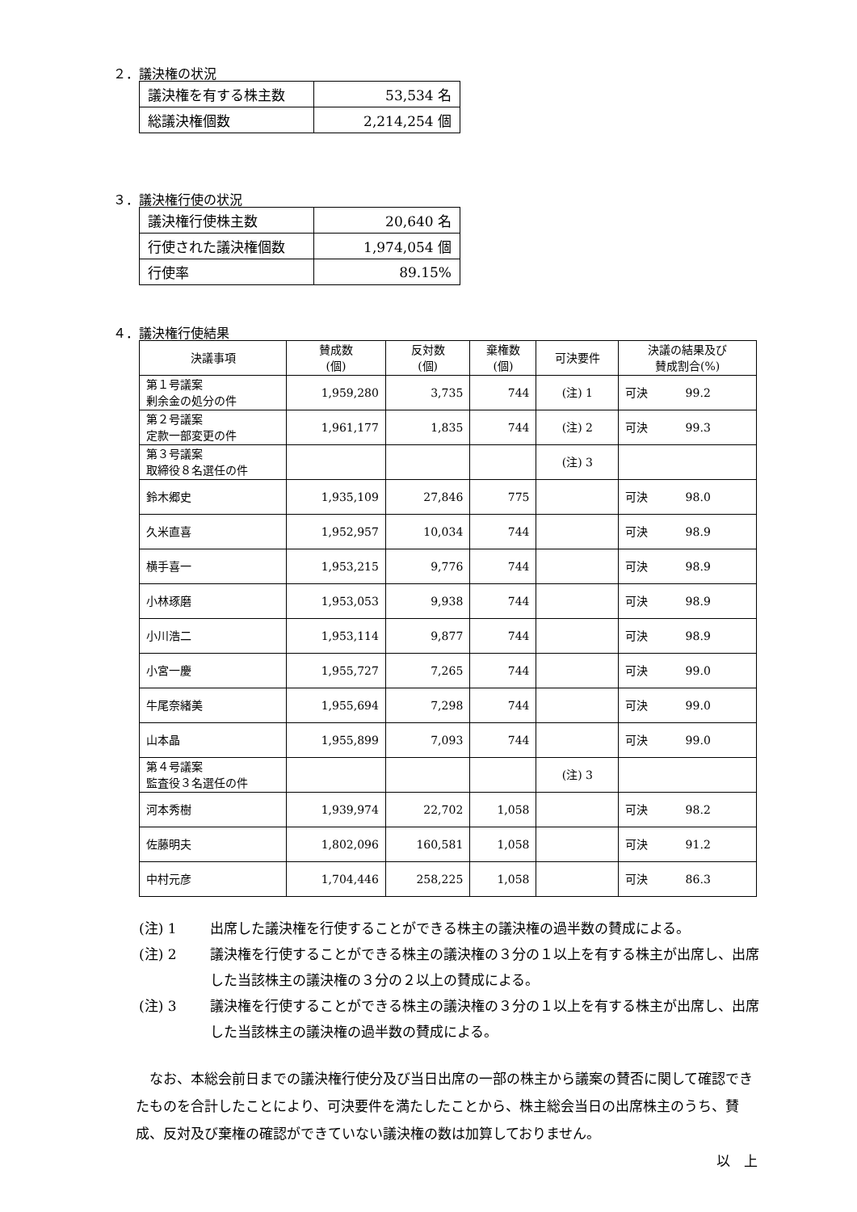２．議決権の状況
| 議決権を有する株主数 | 53,534 名 |
| 総議決権個数 | 2,214,254 個 |
３．議決権行使の状況
| 議決権行使株主数 | 20,640 名 |
| 行使された議決権個数 | 1,974,054 個 |
| 行使率 | 89.15% |
４．議決権行使結果
| 決議事項 | 賛成数 (個) | 反対数 (個) | 棄権数 (個) | 可決要件 | 決議の結果及び 賛成割合(%) |
| --- | --- | --- | --- | --- | --- |
| 第１号議案 剰余金の処分の件 | 1,959,280 | 3,735 | 744 | (注) 1 | 可決 99.2 |
| 第２号議案 定款一部変更の件 | 1,961,177 | 1,835 | 744 | (注) 2 | 可決 99.3 |
| 第３号議案 取締役８名選任の件 | | | | (注) 3 | |
| 鈴木郷史 | 1,935,109 | 27,846 | 775 | | 可決 98.0 |
| 久米直喜 | 1,952,957 | 10,034 | 744 | | 可決 98.9 |
| 横手喜一 | 1,953,215 | 9,776 | 744 | | 可決 98.9 |
| 小林琢磨 | 1,953,053 | 9,938 | 744 | | 可決 98.9 |
| 小川浩二 | 1,953,114 | 9,877 | 744 | | 可決 98.9 |
| 小宮一慶 | 1,955,727 | 7,265 | 744 | | 可決 99.0 |
| 牛尾奈緒美 | 1,955,694 | 7,298 | 744 | | 可決 99.0 |
| 山本晶 | 1,955,899 | 7,093 | 744 | | 可決 99.0 |
| 第４号議案 監査役３名選任の件 | | | | (注) 3 | |
| 河本秀樹 | 1,939,974 | 22,702 | 1,058 | | 可決 98.2 |
| 佐藤明夫 | 1,802,096 | 160,581 | 1,058 | | 可決 91.2 |
| 中村元彦 | 1,704,446 | 258,225 | 1,058 | | 可決 86.3 |
(注) 1 出席した議決権を行使することができる株主の議決権の過半数の賛成による。
(注) 2 議決権を行使することができる株主の議決権の３分の１以上を有する株主が出席し、出席した当該株主の議決権の３分の２以上の賛成による。
(注) 3 議決権を行使することができる株主の議決権の３分の１以上を有する株主が出席し、出席した当該株主の議決権の過半数の賛成による。
なお、本総会前日までの議決権行使分及び当日出席の一部の株主から議案の賛否に関して確認できたものを合計したことにより、可決要件を満たしたことから、株主総会当日の出席株主のうち、賛成、反対及び棄権の確認ができていない議決権の数は加算しておりません。
以　上